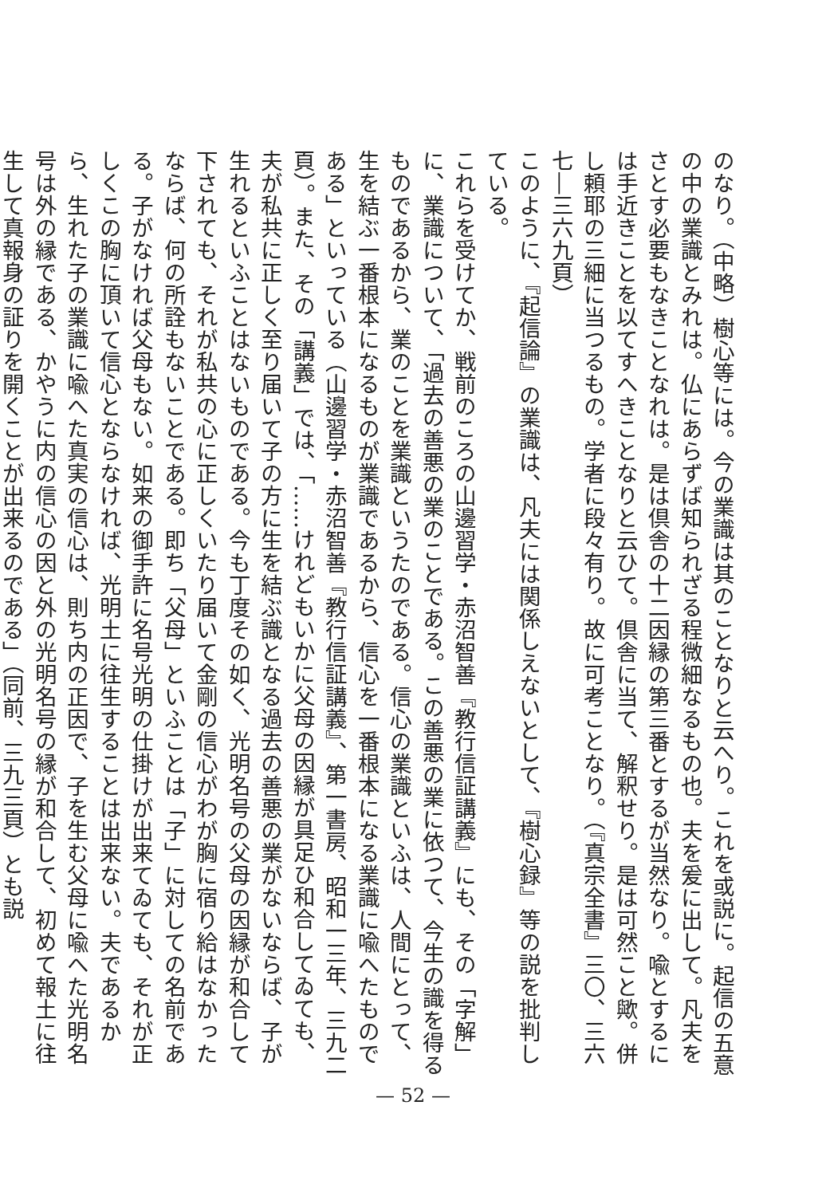のなり。（中略）樹心等には。今の業識は其のことなりと云へり。これを或説に。起信の五意の中の業識とみれは。仏にあらずば知られざる程微細なるもの也。夫を爰に出して。凡夫をさとす必要もなきことなれは。是は倶舎の十二因縁の第三番とするが当然なり。喩とするには手近きことを以てすへきことなりと云ひて。倶舎に当て、解釈せり。是は可然こと歟。併し頼耶の三細に当つるもの。学者に段々有り。故に可考ことなり。（『真宗全書』三〇、三六七―三六九頁）
このように、『起信論』の業識は、凡夫には関係しえないとして、『樹心録』等の説を批判している。
これらを受けてか、戦前のころの山邊習学・赤沼智善『教行信証講義』にも、その「字解」に、業識について、「過去の善悪の業のことである。この善悪の業に依つて、今生の識を得るものであるから、業のことを業識というたのである。信心の業識といふは、人間にとって、生を結ぶ一番根本になるものが業識であるから、信心を一番根本になる業識に喩へたものである」といっている（山邊習学・赤沼智善『教行信証講義』、第一書房、昭和一三年、三九二頁）。また、その「講義」では、「……けれどもいかに父母の因縁が具足ひ和合してゐても、夫が私共に正しく至り届いて子の方に生を結ぶ識となる過去の善悪の業がないならば、子が生れるといふことはないものである。今も丁度その如く、光明名号の父母の因縁が和合して下されても、それが私共の心に正しくいたり届いて金剛の信心がわが胸に宿り給はなかったならば、何の所詮もないことである。即ち「父母」といふことは「子」に対しての名前である。子がなければ父母もない。如来の御手許に名号光明の仕掛けが出来てゐても、それが正しくこの胸に頂いて信心とならなければ、光明土に往生することは出来ない。夫であるから、生れた子の業識に喩へた真実の信心は、則ち内の正因で、子を生む父母に喩へた光明名号は外の縁である、かやうに内の信心の因と外の光明名号の縁が和合して、初めて報土に往生して真報身の証りを開くことが出来るのである」（同前、三九三頁）とも説
— 52 —